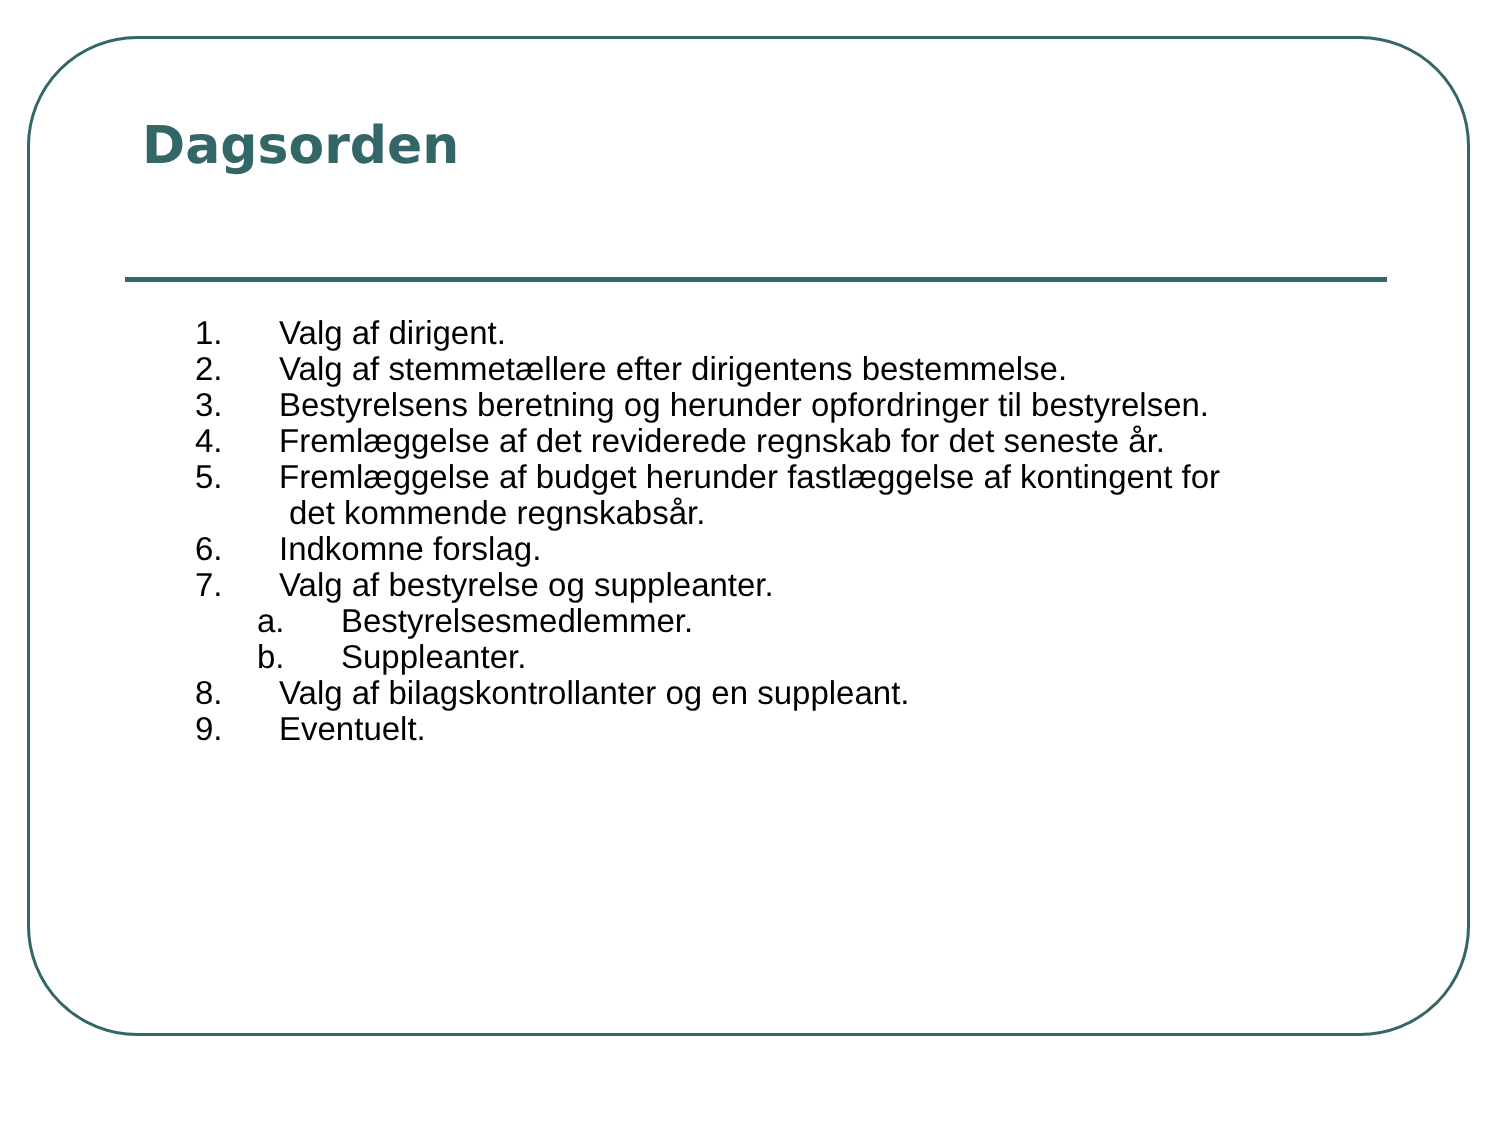Dagsorden
1. Valg af dirigent.
2. Valg af stemmetællere efter dirigentens bestemmelse.
3. Bestyrelsens beretning og herunder opfordringer til bestyrelsen.
4. Fremlæggelse af det reviderede regnskab for det seneste år.
5. Fremlæggelse af budget herunder fastlæggelse af kontingent for
det kommende regnskabsår.
6. Indkomne forslag.
7. Valg af bestyrelse og suppleanter.
a. Bestyrelsesmedlemmer.
b. Suppleanter.
8. Valg af bilagskontrollanter og en suppleant.
9. Eventuelt.